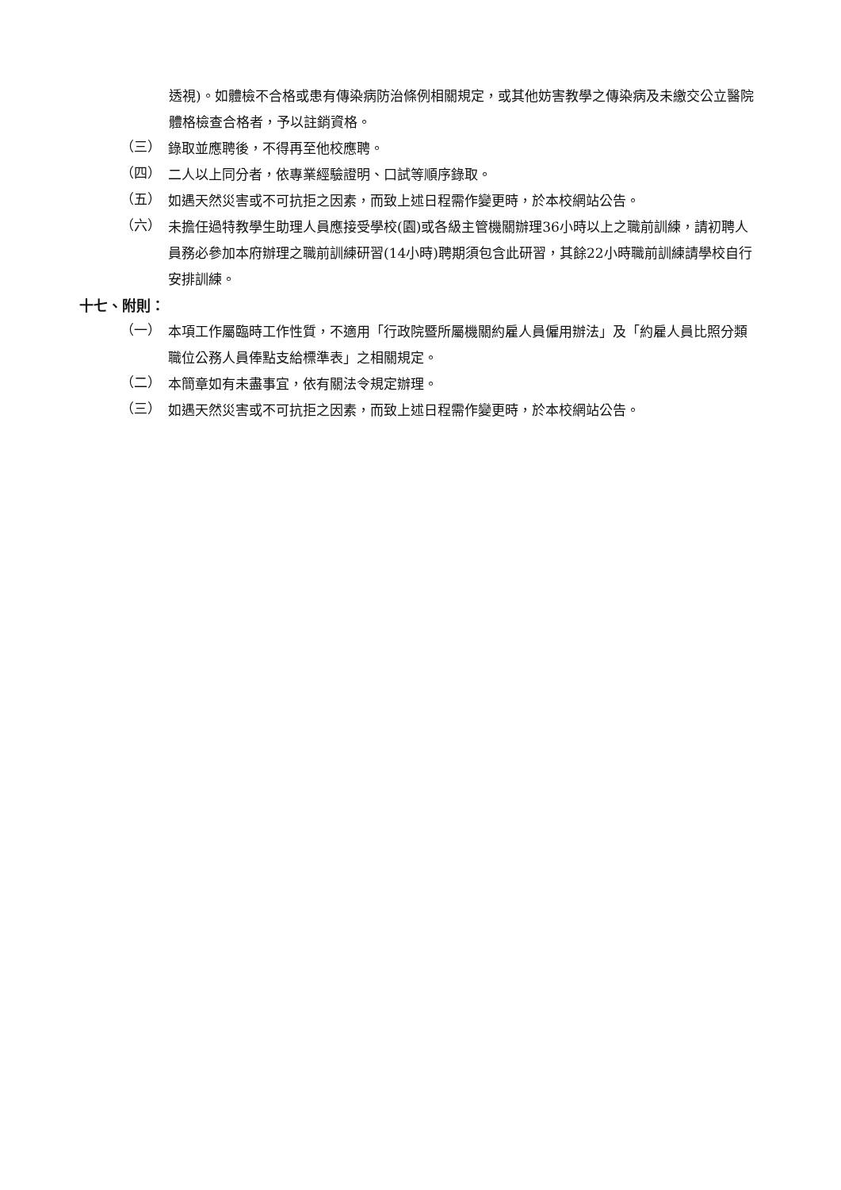透視)。如體檢不合格或患有傳染病防治條例相關規定，或其他妨害教學之傳染病及未繳交公立醫院體格檢查合格者，予以註銷資格。
（三）
錄取並應聘後，不得再至他校應聘。
（四）
二人以上同分者，依專業經驗證明、口試等順序錄取。
（五）
如遇天然災害或不可抗拒之因素，而致上述日程需作變更時，於本校網站公告。
（六）
未擔任過特教學生助理人員應接受學校(園)或各級主管機關辦理36小時以上之職前訓練，請初聘人員務必參加本府辦理之職前訓練研習(14小時)聘期須包含此研習，其餘22小時職前訓練請學校自行安排訓練。
十七、附則：
（一）
本項工作屬臨時工作性質，不適用「行政院暨所屬機關約雇人員僱用辦法」及「約雇人員比照分類職位公務人員俸點支給標準表」之相關規定。
（二）
本簡章如有未盡事宜，依有關法令規定辦理。
（三）
如遇天然災害或不可抗拒之因素，而致上述日程需作變更時，於本校網站公告。